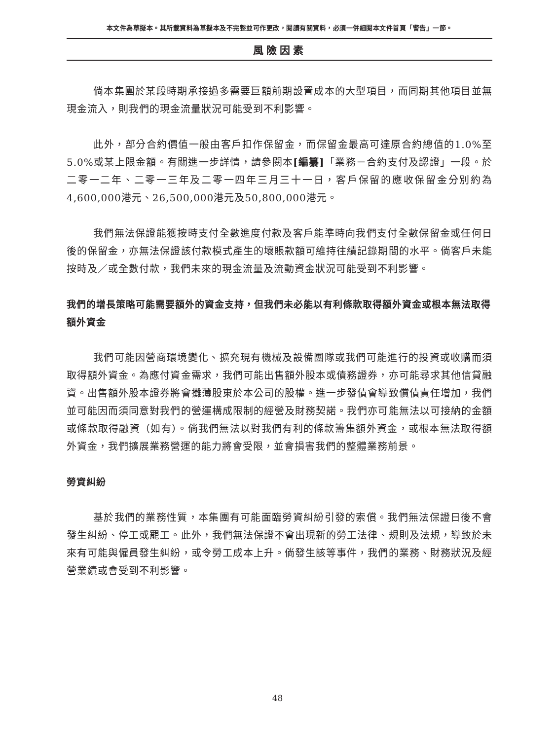本文件為草擬本。其所載資料為草擬本及不完整並可作更改，閱讀有關資料，必須一併細閱本文件首頁「警告」一節。
風險因素
倘本集團於某段時期承接過多需要巨額前期設置成本的大型項目，而同期其他項目並無現金流入，則我們的現金流量狀況可能受到不利影響。
此外，部分合約價值一般由客戶扣作保留金，而保留金最高可達原合約總值的1.0%至5.0%或某上限金額。有關進一步詳情，請參閱本[編纂]「業務－合約支付及認證」一段。於二零一二年、二零一三年及二零一四年三月三十一日，客戶保留的應收保留金分別約為4,600,000港元、26,500,000港元及50,800,000港元。
我們無法保證能獲按時支付全數進度付款及客戶能準時向我們支付全數保留金或任何日後的保留金，亦無法保證該付款模式產生的壞賬款額可維持往績記錄期間的水平。倘客戶未能按時及／或全數付款，我們未來的現金流量及流動資金狀況可能受到不利影響。
我們的增長策略可能需要額外的資金支持，但我們未必能以有利條款取得額外資金或根本無法取得額外資金
我們可能因營商環境變化、擴充現有機械及設備團隊或我們可能進行的投資或收購而須取得額外資金。為應付資金需求，我們可能出售額外股本或債務證券，亦可能尋求其他信貸融資。出售額外股本證券將會攤薄股東於本公司的股權。進一步發債會導致償債責任增加，我們並可能因而須同意對我們的營運構成限制的經營及財務契諾。我們亦可能無法以可接納的金額或條款取得融資（如有）。倘我們無法以對我們有利的條款籌集額外資金，或根本無法取得額外資金，我們擴展業務營運的能力將會受限，並會損害我們的整體業務前景。
勞資糾紛
基於我們的業務性質，本集團有可能面臨勞資糾紛引發的索償。我們無法保證日後不會發生糾紛、停工或罷工。此外，我們無法保證不會出現新的勞工法律、規則及法規，導致於未來有可能與僱員發生糾紛，或令勞工成本上升。倘發生該等事件，我們的業務、財務狀況及經營業績或會受到不利影響。
48